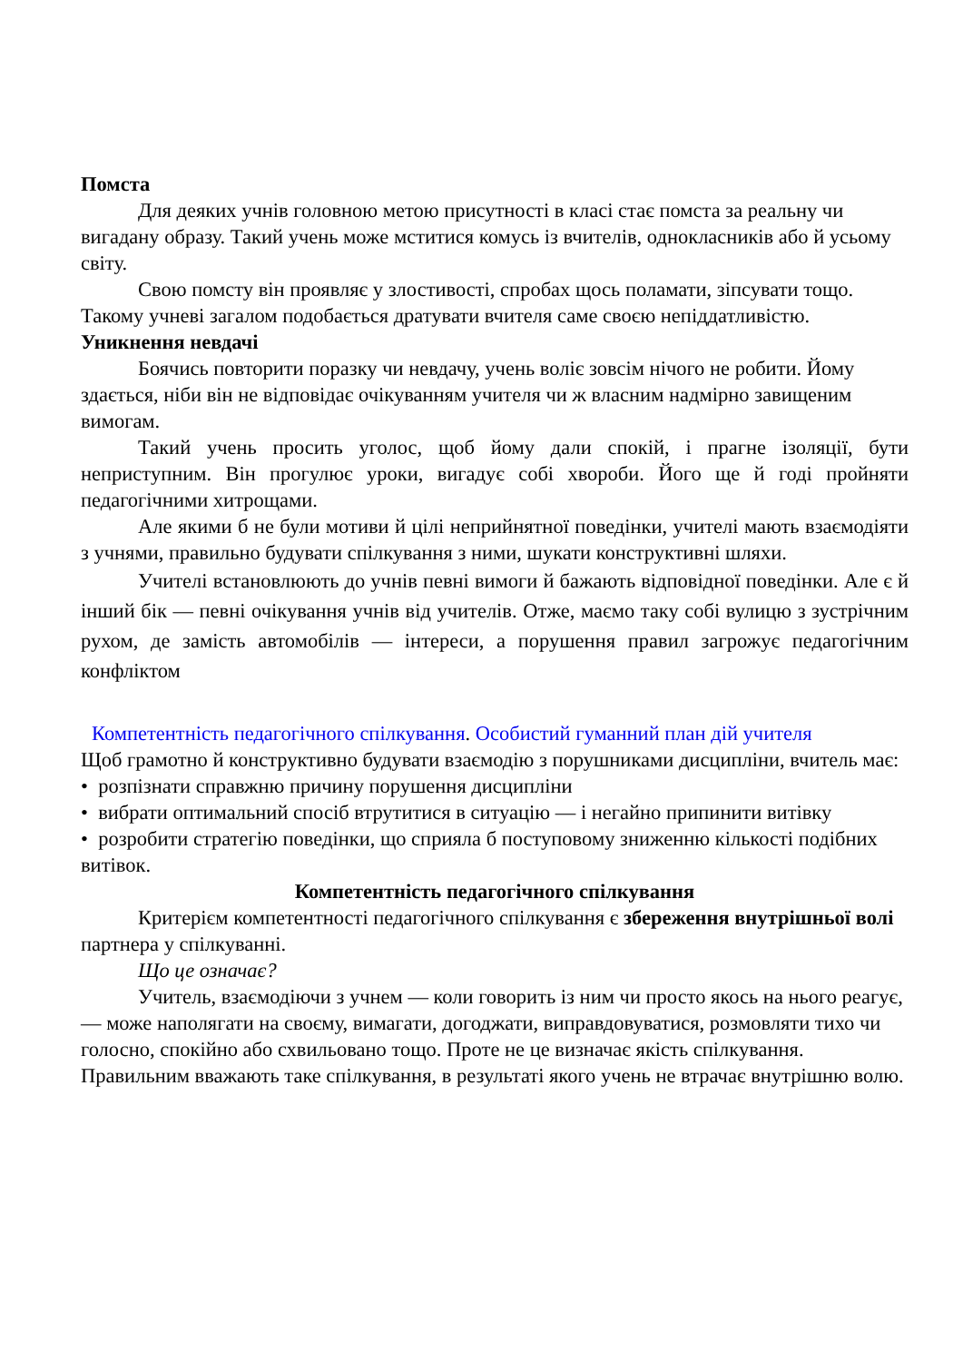Помста
Для деяких учнів головною метою присутності в класі стає помста за реальну чи вигадану образу. Такий учень може мститися комусь із вчителів, однокласників або й усьому світу.
Свою помсту він проявляє у злостивості, спробах щось поламати, зіпсувати тощо. Такому учневі загалом подобається дратувати вчителя саме своєю непіддатливістю.
Уникнення невдачі
Боячись повторити поразку чи невдачу, учень воліє зовсім нічого не робити. Йому здається, ніби він не відповідає очікуванням учителя чи ж власним надмірно завищеним вимогам.
Такий учень просить уголос, щоб йому дали спокій, і прагне ізоляції, бути неприступним. Він прогулює уроки, вигадує собі хвороби. Його ще й годі пройняти педагогічними хитрощами.
Але якими б не були мотиви й цілі неприйнятної поведінки, учителі мають взаємодіяти з учнями, правильно будувати спілкування з ними, шукати конструктивні шляхи.
Учителі встановлюють до учнів певні вимоги й бажають відповідної поведінки. Але є й інший бік — певні очікування учнів від учителів. Отже, маємо таку собі вулицю з зустрічним рухом, де замість автомобілів — інтереси, а порушення правил загрожує педагогічним конфліктом
Компетентність педагогічного спілкування. Особистий гуманний план дій учителя
Щоб грамотно й конструктивно будувати взаємодію з порушниками дисципліни, вчитель має:
• розпізнати справжню причину порушення дисципліни
• вибрати оптимальний спосіб втрутитися в ситуацію — і негайно припинити витівку
• розробити стратегію поведінки, що сприяла б поступовому зниженню кількості подібних витівок.
Компетентність педагогічного спілкування
Критерієм компетентності педагогічного спілкування є збереження внутрішньої волі партнера у спілкуванні.
Що це означає?
Учитель, взаємодіючи з учнем — коли говорить із ним чи просто якось на нього реагує, — може наполягати на своєму, вимагати, догоджати, виправдовуватися, розмовляти тихо чи голосно, спокійно або схвильовано тощо. Проте не це визначає якість спілкування. Правильним вважають таке спілкування, в результаті якого учень не втрачає внутрішню волю.